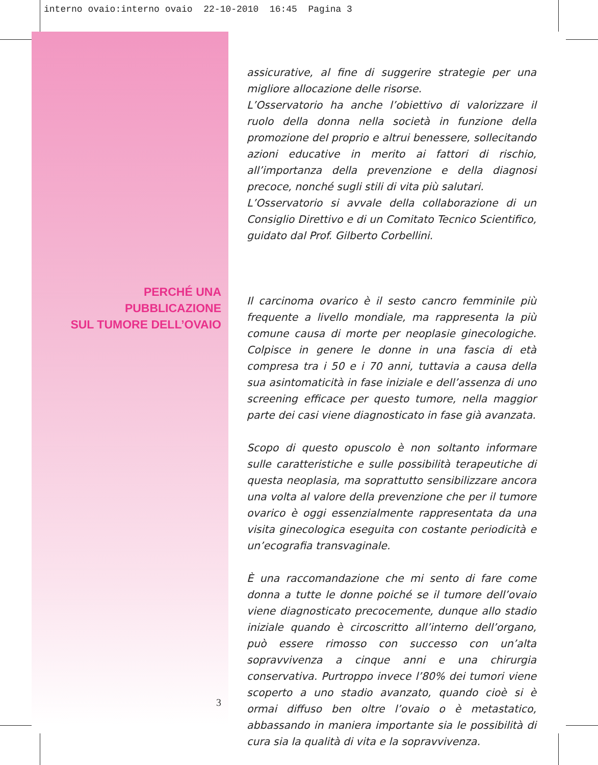interno ovaio:interno ovaio 22-10-2010 16:45 Pagina 3
PERCHÉ UNA
PUBBLICAZIONE
SUL TUMORE DELL’OVAIO
3
assicurative, al fine di suggerire strategie per una migliore allocazione delle risorse.
L’Osservatorio ha anche l’obiettivo di valorizzare il ruolo della donna nella società in funzione della promozione del proprio e altrui benessere, sollecitando azioni educative in merito ai fattori di rischio, all’importanza della prevenzione e della diagnosi precoce, nonché sugli stili di vita più salutari.
L’Osservatorio si avvale della collaborazione di un Consiglio Direttivo e di un Comitato Tecnico Scientifico, guidato dal Prof. Gilberto Corbellini.
Il carcinoma ovarico è il sesto cancro femminile più frequente a livello mondiale, ma rappresenta la più comune causa di morte per neoplasie ginecologiche. Colpisce in genere le donne in una fascia di età compresa tra i 50 e i 70 anni, tuttavia a causa della sua asintomaticità in fase iniziale e dell’assenza di uno screening efficace per questo tumore, nella maggior parte dei casi viene diagnosticato in fase già avanzata.
Scopo di questo opuscolo è non soltanto informare sulle caratteristiche e sulle possibilità terapeutiche di questa neoplasia, ma soprattutto sensibilizzare ancora una volta al valore della prevenzione che per il tumore ovarico è oggi essenzialmente rappresentata da una visita ginecologica eseguita con costante periodicità e un’ecografia transvaginale.
È una raccomandazione che mi sento di fare come donna a tutte le donne poiché se il tumore dell’ovaio viene diagnosticato precocemente, dunque allo stadio iniziale quando è circoscritto all’interno dell’organo, può essere rimosso con successo con un’alta sopravvivenza a cinque anni e una chirurgia conservativa. Purtroppo invece l’80% dei tumori viene scoperto a uno stadio avanzato, quando cioè si è ormai diffuso ben oltre l’ovaio o è metastatico, abbassando in maniera importante sia le possibilità di cura sia la qualità di vita e la sopravvivenza.